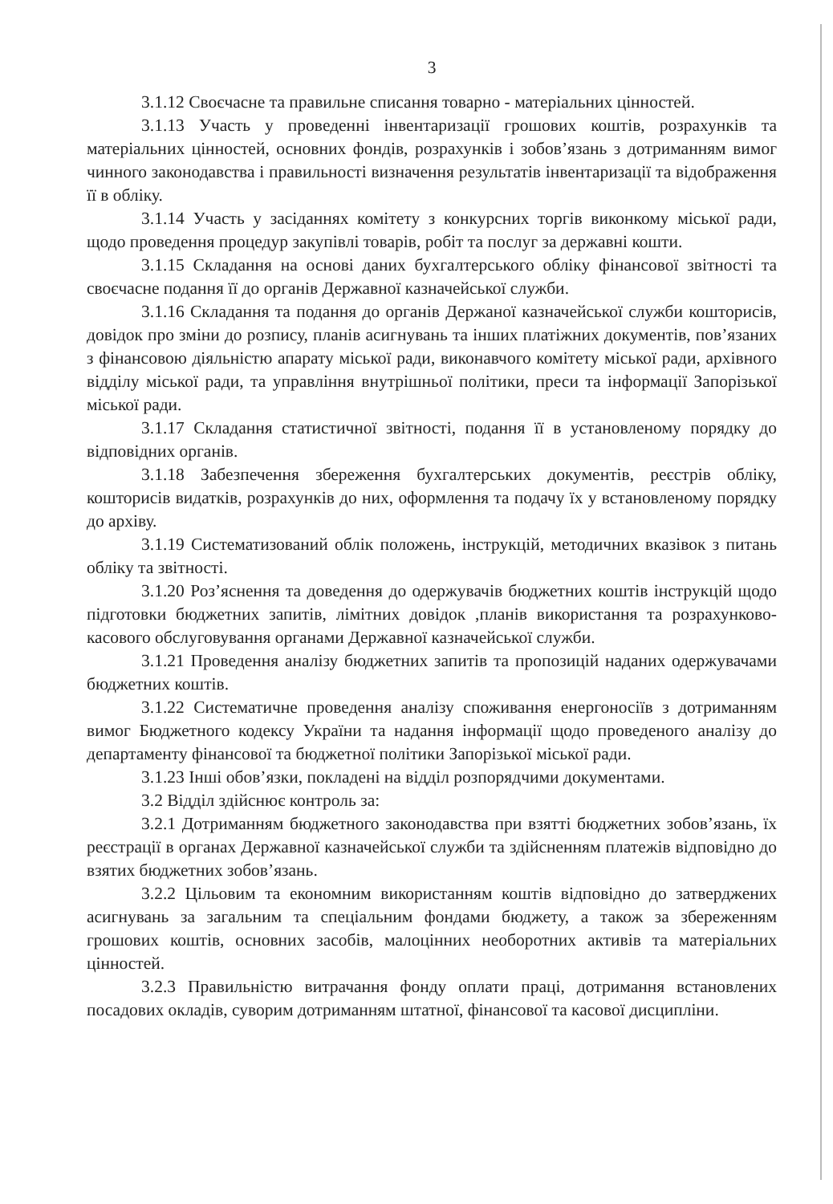3
3.1.12 Своєчасне та правильне списання товарно - матеріальних цінностей.
3.1.13 Участь у проведенні інвентаризації грошових коштів, розрахунків та матеріальних цінностей, основних фондів, розрахунків і зобов’язань з дотриманням вимог чинного законодавства і правильності визначення результатів інвентаризації та відображення її в обліку.
3.1.14 Участь у засіданнях комітету з конкурсних торгів виконкому міської ради, щодо проведення процедур закупівлі товарів, робіт та послуг за державні кошти.
3.1.15 Складання на основі даних бухгалтерського обліку фінансової звітності та своєчасне подання її до органів Державної казначейської служби.
3.1.16 Складання та подання до органів Держаної казначейської служби кошторисів, довідок про зміни до розпису, планів асигнувань та інших платіжних документів, пов’язаних з фінансовою діяльністю апарату міської ради, виконавчого комітету міської ради, архівного відділу міської ради, та управління внутрішньої політики, преси та інформації Запорізької міської ради.
3.1.17 Складання статистичної звітності, подання її в установленому порядку до відповідних органів.
3.1.18 Забезпечення збереження бухгалтерських документів, реєстрів обліку, кошторисів видатків, розрахунків до них, оформлення та подачу їх у встановленому порядку до архіву.
3.1.19 Систематизований облік положень, інструкцій, методичних вказівок з питань обліку та звітності.
3.1.20 Роз’яснення та доведення до одержувачів бюджетних коштів інструкцій щодо підготовки бюджетних запитів, лімітних довідок ,планів використання та розрахунково-касового обслуговування органами Державної казначейської служби.
3.1.21 Проведення аналізу бюджетних запитів та пропозицій наданих одержувачами бюджетних коштів.
3.1.22 Систематичне проведення аналізу споживання енергоносіїв з дотриманням вимог Бюджетного кодексу України та надання інформації щодо проведеного аналізу до департаменту фінансової та бюджетної політики Запорізької міської ради.
3.1.23 Інші обов’язки, покладені на відділ розпорядчими документами.
3.2 Відділ здійснює контроль за:
3.2.1 Дотриманням бюджетного законодавства при взятті бюджетних зобов’язань, їх реєстрації в органах Державної казначейської служби та здійсненням платежів відповідно до взятих бюджетних зобов’язань.
3.2.2 Цільовим та економним використанням коштів відповідно до затверджених асигнувань за загальним та спеціальним фондами бюджету, а також за збереженням грошових коштів, основних засобів, малоцінних необоротних активів та матеріальних цінностей.
3.2.3 Правильністю витрачання фонду оплати праці, дотримання встановлених посадових окладів, суворим дотриманням штатної, фінансової та касової дисципліни.